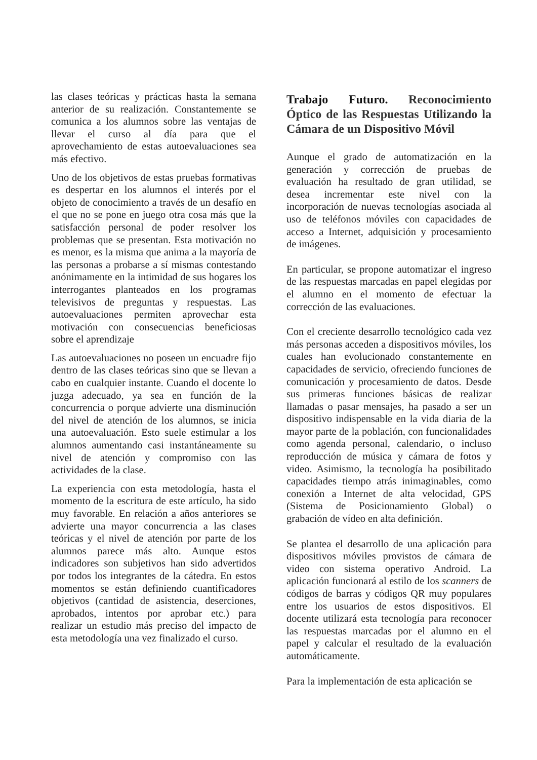las clases teóricas y prácticas hasta la semana anterior de su realización. Constantemente se comunica a los alumnos sobre las ventajas de llevar el curso al día para que el aprovechamiento de estas autoevaluaciones sea más efectivo.
Uno de los objetivos de estas pruebas formativas es despertar en los alumnos el interés por el objeto de conocimiento a través de un desafío en el que no se pone en juego otra cosa más que la satisfacción personal de poder resolver los problemas que se presentan. Esta motivación no es menor, es la misma que anima a la mayoría de las personas a probarse a sí mismas contestando anónimamente en la intimidad de sus hogares los interrogantes planteados en los programas televisivos de preguntas y respuestas. Las autoevaluaciones permiten aprovechar esta motivación con consecuencias beneficiosas sobre el aprendizaje
Las autoevaluaciones no poseen un encuadre fijo dentro de las clases teóricas sino que se llevan a cabo en cualquier instante. Cuando el docente lo juzga adecuado, ya sea en función de la concurrencia o porque advierte una disminución del nivel de atención de los alumnos, se inicia una autoevaluación. Esto suele estimular a los alumnos aumentando casi instantáneamente su nivel de atención y compromiso con las actividades de la clase.
La experiencia con esta metodología, hasta el momento de la escritura de este artículo, ha sido muy favorable. En relación a años anteriores se advierte una mayor concurrencia a las clases teóricas y el nivel de atención por parte de los alumnos parece más alto. Aunque estos indicadores son subjetivos han sido advertidos por todos los integrantes de la cátedra. En estos momentos se están definiendo cuantificadores objetivos (cantidad de asistencia, deserciones, aprobados, intentos por aprobar etc.) para realizar un estudio más preciso del impacto de esta metodología una vez finalizado el curso.
Trabajo Futuro. Reconocimiento Óptico de las Respuestas Utilizando la Cámara de un Dispositivo Móvil
Aunque el grado de automatización en la generación y corrección de pruebas de evaluación ha resultado de gran utilidad, se desea incrementar este nivel con la incorporación de nuevas tecnologías asociada al uso de teléfonos móviles con capacidades de acceso a Internet, adquisición y procesamiento de imágenes.
En particular, se propone automatizar el ingreso de las respuestas marcadas en papel elegidas por el alumno en el momento de efectuar la corrección de las evaluaciones.
Con el creciente desarrollo tecnológico cada vez más personas acceden a dispositivos móviles, los cuales han evolucionado constantemente en capacidades de servicio, ofreciendo funciones de comunicación y procesamiento de datos. Desde sus primeras funciones básicas de realizar llamadas o pasar mensajes, ha pasado a ser un dispositivo indispensable en la vida diaria de la mayor parte de la población, con funcionalidades como agenda personal, calendario, o incluso reproducción de música y cámara de fotos y video. Asimismo, la tecnología ha posibilitado capacidades tiempo atrás inimaginables, como conexión a Internet de alta velocidad, GPS (Sistema de Posicionamiento Global) o grabación de vídeo en alta definición.
Se plantea el desarrollo de una aplicación para dispositivos móviles provistos de cámara de video con sistema operativo Android. La aplicación funcionará al estilo de los scanners de códigos de barras y códigos QR muy populares entre los usuarios de estos dispositivos. El docente utilizará esta tecnología para reconocer las respuestas marcadas por el alumno en el papel y calcular el resultado de la evaluación automáticamente.
Para la implementación de esta aplicación se